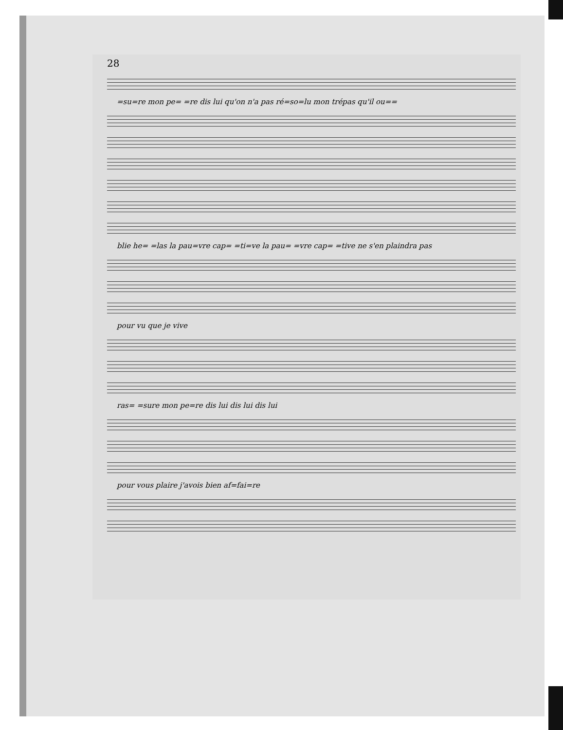28
=su=re mon pe= =re dis lui qu'on n'a pas ré=so=lu mon trépas qu'il ou==
blie he= =las la pau=vre cap= =ti=ve la pau= =vre cap= =tive ne s'en plaindra pas
pour vu que je vive
ras= =sure mon pe=re dis lui dis lui dis lui
pour vous plaire j'avois bien af=fai=re